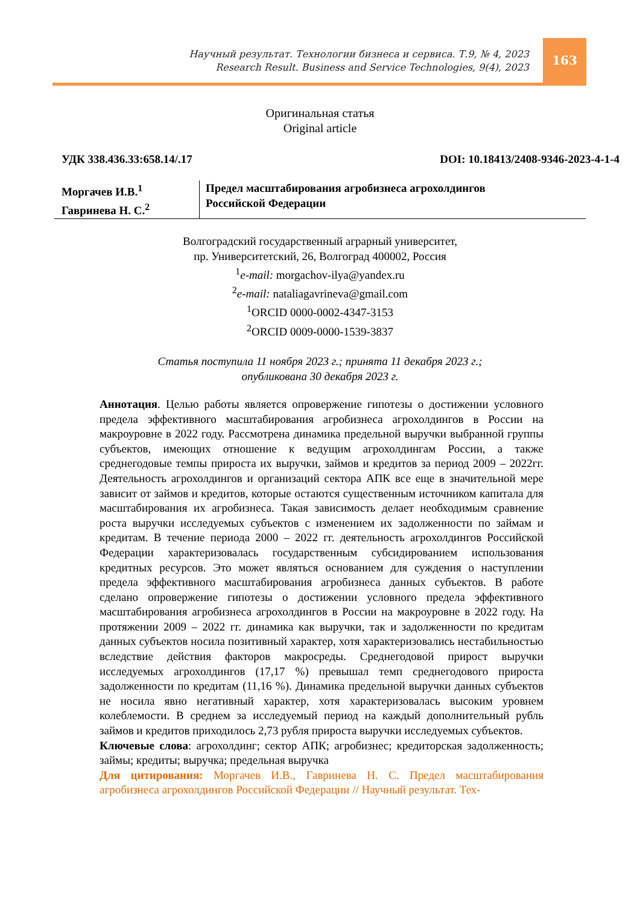Научный результат. Технологии бизнеса и сервиса. Т.9, № 4, 2023
Research Result. Business and Service Technologies, 9(4), 2023
163
Оригинальная статья
Original article
УДК 338.436.33:658.14/.17 DOI: 10.18413/2408-9346-2023-4-1-4
Моргачев И.В.<sup>1</sup>
Гавринева Н. С.<sup>2</sup>
Предел масштабирования агробизнеса агрохолдингов
Российской Федерации
Волгоградский государственный аграрный университет,
пр. Университетский, 26, Волгоград 400002, Россия
<sup>1</sup> e-mail: morgachov-ilya@yandex.ru
<sup>2</sup> e-mail: nataliagavrineva@gmail.com
<sup>1</sup> ORCID 0000-0002-4347-3153
<sup>2</sup> ORCID 0009-0000-1539-3837
Статья поступила 11 ноября 2023 г.; принята 11 декабря 2023 г.;
опубликована 30 декабря 2023 г.
Аннотация. Целью работы является опровержение гипотезы о достижении условного предела эффективного масштабирования агробизнеса агрохолдингов в России на макроуровне в 2022 году. Рассмотрена динамика предельной выручки выбранной группы субъектов, имеющих отношение к ведущим агрохолдингам России, а также среднегодовые темпы прироста их выручки, займов и кредитов за период 2009 – 2022гг. Деятельность агрохолдингов и организаций сектора АПК все еще в значительной мере зависит от займов и кредитов, которые остаются существенным источником капитала для масштабирования их агробизнеса. Такая зависимость делает необходимым сравнение роста выручки исследуемых субъектов с изменением их задолженности по займам и кредитам. В течение периода 2000 – 2022 гг. деятельность агрохолдингов Российской Федерации характеризовалась государственным субсидированием использования кредитных ресурсов. Это может являться основанием для суждения о наступлении предела эффективного масштабирования агробизнеса данных субъектов. В работе сделано опровержение гипотезы о достижении условного предела эффективного масштабирования агробизнеса агрохолдингов в России на макроуровне в 2022 году. На протяжении 2009 – 2022 гг. динамика как выручки, так и задолженности по кредитам данных субъектов носила позитивный характер, хотя характеризовались нестабильностью вследствие действия факторов макросреды. Среднегодовой прирост выручки исследуемых агрохолдингов (17,17 %) превышал темп среднегодового прироста задолженности по кредитам (11,16 %). Динамика предельной выручки данных субъектов не носила явно негативный характер, хотя характеризовалась высоким уровнем колеблемости. В среднем за исследуемый период на каждый дополнительный рубль займов и кредитов приходилось 2,73 рубля прироста выручки исследуемых субъектов.
Ключевые слова: агрохолдинг; сектор АПК; агробизнес; кредиторская задолженность; займы; кредиты; выручка; предельная выручка
Для цитирования: Моргачев И.В., Гавринева Н. С. Предел масштабирования агробизнеса агрохолдингов Российской Федерации // Научный результат. Тех-